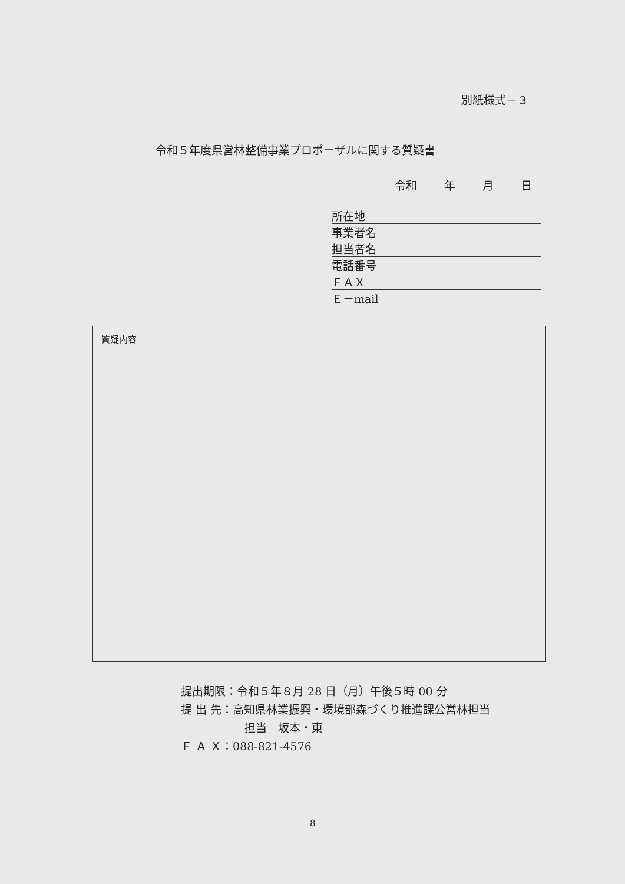別紙様式－３
令和５年度県営林整備事業プロポーザルに関する質疑書
令和 年 月 日
所在地
事業者名
担当者名
電話番号
ＦＡＸ
Ｅ－mail
質疑内容
提出期限：令和５年８月 28 日（月）午後５時 00 分
提 出 先：高知県林業振興・環境部森づくり推進課公営林担当
担当　坂本・東
Ｆ Ａ Ｘ：088-821-4576
8